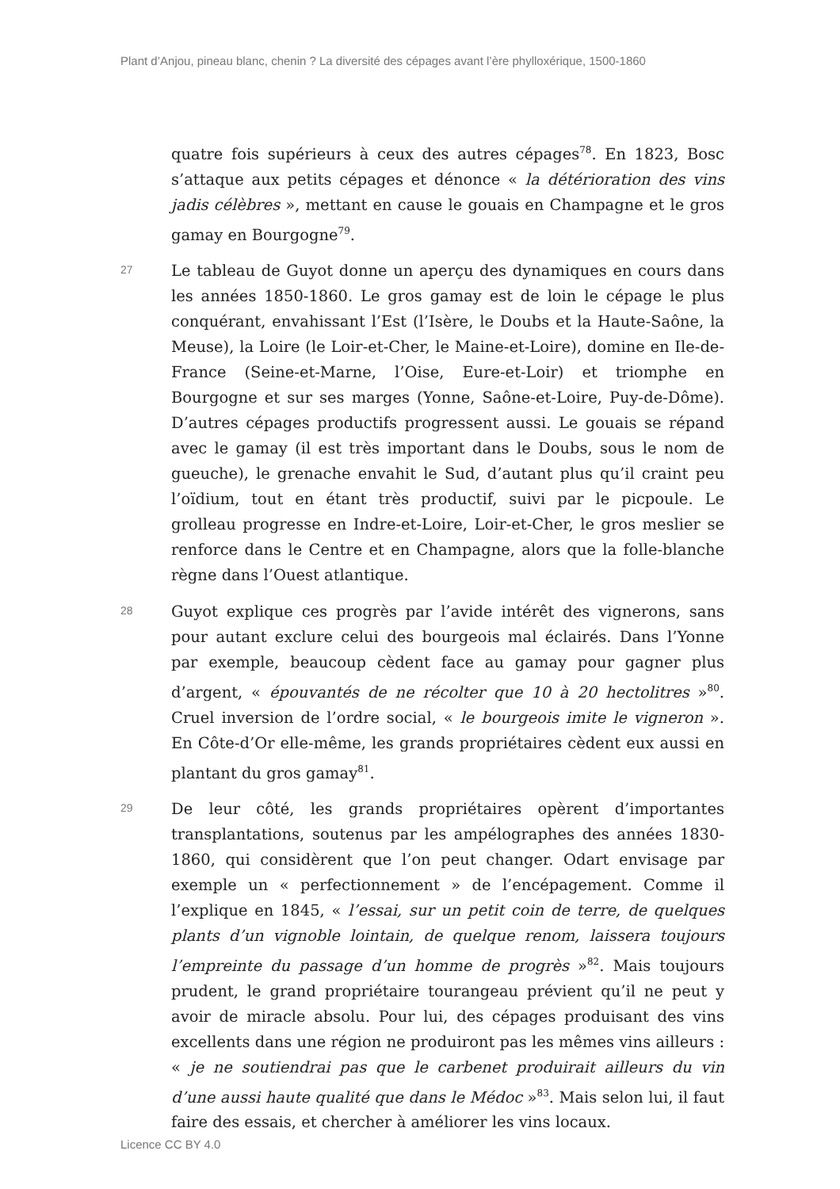Plant d’Anjou, pineau blanc, chenin ? La diversité des cépages avant l’ère phylloxérique, 1500-1860
quatre fois supérieurs à ceux des autres cépages<sup>78</sup>. En 1823, Bosc s’attaque aux petits cépages et dénonce « la détérioration des vins jadis célèbres », mettant en cause le gouais en Champagne et le gros gamay en Bourgogne<sup>79</sup>.
27
Le tableau de Guyot donne un aperçu des dynamiques en cours dans les années 1850-1860. Le gros gamay est de loin le cépage le plus conquérant, envahissant l’Est (l’Isère, le Doubs et la Haute-Saône, la Meuse), la Loire (le Loir-et-Cher, le Maine-et-Loire), domine en Ile-de-France (Seine-et-Marne, l’Oise, Eure-et-Loir) et triomphe en Bourgogne et sur ses marges (Yonne, Saône-et-Loire, Puy-de-Dôme). D’autres cépages productifs progressent aussi. Le gouais se répand avec le gamay (il est très important dans le Doubs, sous le nom de gueuche), le grenache envahit le Sud, d’autant plus qu’il craint peu l’oïdium, tout en étant très productif, suivi par le picpoule. Le grolleau progresse en Indre-et-Loire, Loir-et-Cher, le gros meslier se renforce dans le Centre et en Champagne, alors que la folle-blanche règne dans l’Ouest atlantique.
28
Guyot explique ces progrès par l’avide intérêt des vignerons, sans pour autant exclure celui des bourgeois mal éclairés. Dans l’Yonne par exemple, beaucoup cèdent face au gamay pour gagner plus d’argent, « épouvantés de ne récolter que 10 à 20 hectolitres »<sup>80</sup>. Cruel inversion de l’ordre social, « le bourgeois imite le vigneron ». En Côte-d’Or elle-même, les grands propriétaires cèdent eux aussi en plantant du gros gamay<sup>81</sup>.
29
De leur côté, les grands propriétaires opèrent d’importantes transplantations, soutenus par les ampélographes des années 1830-1860, qui considèrent que l’on peut changer. Odart envisage par exemple un « perfectionnement » de l’encépagement. Comme il l’explique en 1845, « l’essai, sur un petit coin de terre, de quelques plants d’un vignoble lointain, de quelque renom, laissera toujours l’empreinte du passage d’un homme de progrès »<sup>82</sup>. Mais toujours prudent, le grand propriétaire tourangeau prévient qu’il ne peut y avoir de miracle absolu. Pour lui, des cépages produisant des vins excellents dans une région ne produiront pas les mêmes vins ailleurs : « je ne soutiendrai pas que le carbenet produirait ailleurs du vin d’une aussi haute qualité que dans le Médoc »<sup>83</sup>. Mais selon lui, il faut faire des essais, et chercher à améliorer les vins locaux.
Licence CC BY 4.0